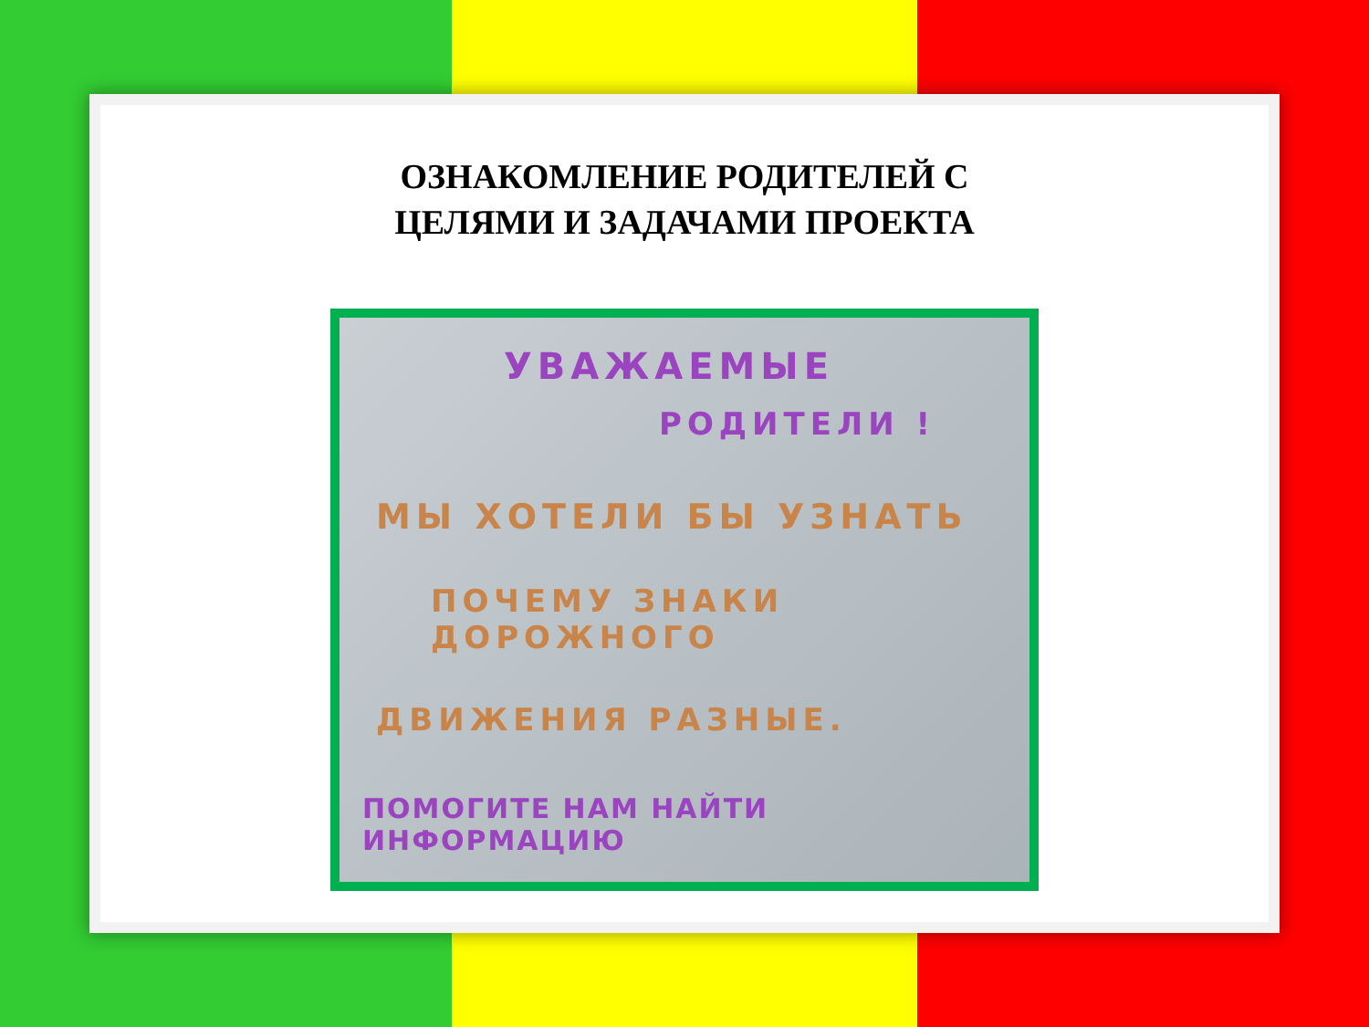ОЗНАКОМЛЕНИЕ РОДИТЕЛЕЙ С
ЦЕЛЯМИ И ЗАДАЧАМИ ПРОЕКТА
УВАЖАЕМЫЕ
РОДИТЕЛИ !
МЫ ХОТЕЛИ БЫ УЗНАТЬ
ПОЧЕМУ ЗНАКИ ДОРОЖНОГО
ДВИЖЕНИЯ РАЗНЫЕ.
ПОМОГИТЕ НАМ НАЙТИ ИНФОРМАЦИЮ